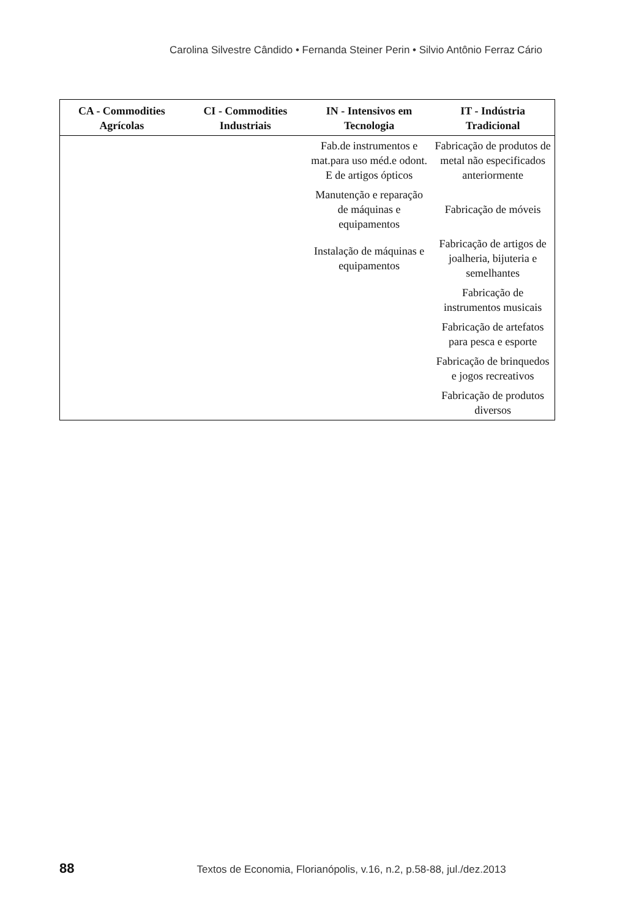Carolina Silvestre Cândido • Fernanda Steiner Perin • Silvio Antônio Ferraz Cário
| CA - Commodities Agrícolas | CI - Commodities Industriais | IN - Intensivos em Tecnologia | IT - Indústria Tradicional |
| --- | --- | --- | --- |
| | | Fab.de instrumentos e mat.para uso méd.e odont. E de artigos ópticos | Fabricação de produtos de metal não especificados anteriormente |
| | | Manutenção e reparação de máquinas e equipamentos | Fabricação de móveis |
| | | Instalação de máquinas e equipamentos | Fabricação de artigos de joalheria, bijuteria e semelhantes |
| | | | Fabricação de instrumentos musicais |
| | | | Fabricação de artefatos para pesca e esporte |
| | | | Fabricação de brinquedos e jogos recreativos |
| | | | Fabricação de produtos diversos |
88 Textos de Economia, Florianópolis, v.16, n.2, p.58-88, jul./dez.2013